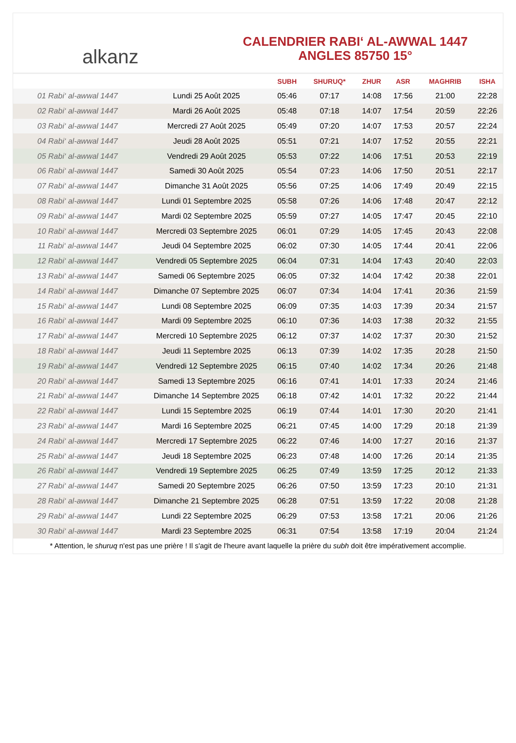alkanz
CALENDRIER RABI‘ AL-AWWAL 1447
ANGLES 85750 15°
| | | SUBH | SHURUQ* | ZHUR | ASR | MAGHRIB | ISHA |
| --- | --- | --- | --- | --- | --- | --- | --- |
| 01 Rabi‘ al-awwal 1447 | Lundi 25 Août 2025 | 05:46 | 07:17 | 14:08 | 17:56 | 21:00 | 22:28 |
| 02 Rabi‘ al-awwal 1447 | Mardi 26 Août 2025 | 05:48 | 07:18 | 14:07 | 17:54 | 20:59 | 22:26 |
| 03 Rabi‘ al-awwal 1447 | Mercredi 27 Août 2025 | 05:49 | 07:20 | 14:07 | 17:53 | 20:57 | 22:24 |
| 04 Rabi‘ al-awwal 1447 | Jeudi 28 Août 2025 | 05:51 | 07:21 | 14:07 | 17:52 | 20:55 | 22:21 |
| 05 Rabi‘ al-awwal 1447 | Vendredi 29 Août 2025 | 05:53 | 07:22 | 14:06 | 17:51 | 20:53 | 22:19 |
| 06 Rabi‘ al-awwal 1447 | Samedi 30 Août 2025 | 05:54 | 07:23 | 14:06 | 17:50 | 20:51 | 22:17 |
| 07 Rabi‘ al-awwal 1447 | Dimanche 31 Août 2025 | 05:56 | 07:25 | 14:06 | 17:49 | 20:49 | 22:15 |
| 08 Rabi‘ al-awwal 1447 | Lundi 01 Septembre 2025 | 05:58 | 07:26 | 14:06 | 17:48 | 20:47 | 22:12 |
| 09 Rabi‘ al-awwal 1447 | Mardi 02 Septembre 2025 | 05:59 | 07:27 | 14:05 | 17:47 | 20:45 | 22:10 |
| 10 Rabi‘ al-awwal 1447 | Mercredi 03 Septembre 2025 | 06:01 | 07:29 | 14:05 | 17:45 | 20:43 | 22:08 |
| 11 Rabi‘ al-awwal 1447 | Jeudi 04 Septembre 2025 | 06:02 | 07:30 | 14:05 | 17:44 | 20:41 | 22:06 |
| 12 Rabi‘ al-awwal 1447 | Vendredi 05 Septembre 2025 | 06:04 | 07:31 | 14:04 | 17:43 | 20:40 | 22:03 |
| 13 Rabi‘ al-awwal 1447 | Samedi 06 Septembre 2025 | 06:05 | 07:32 | 14:04 | 17:42 | 20:38 | 22:01 |
| 14 Rabi‘ al-awwal 1447 | Dimanche 07 Septembre 2025 | 06:07 | 07:34 | 14:04 | 17:41 | 20:36 | 21:59 |
| 15 Rabi‘ al-awwal 1447 | Lundi 08 Septembre 2025 | 06:09 | 07:35 | 14:03 | 17:39 | 20:34 | 21:57 |
| 16 Rabi‘ al-awwal 1447 | Mardi 09 Septembre 2025 | 06:10 | 07:36 | 14:03 | 17:38 | 20:32 | 21:55 |
| 17 Rabi‘ al-awwal 1447 | Mercredi 10 Septembre 2025 | 06:12 | 07:37 | 14:02 | 17:37 | 20:30 | 21:52 |
| 18 Rabi‘ al-awwal 1447 | Jeudi 11 Septembre 2025 | 06:13 | 07:39 | 14:02 | 17:35 | 20:28 | 21:50 |
| 19 Rabi‘ al-awwal 1447 | Vendredi 12 Septembre 2025 | 06:15 | 07:40 | 14:02 | 17:34 | 20:26 | 21:48 |
| 20 Rabi‘ al-awwal 1447 | Samedi 13 Septembre 2025 | 06:16 | 07:41 | 14:01 | 17:33 | 20:24 | 21:46 |
| 21 Rabi‘ al-awwal 1447 | Dimanche 14 Septembre 2025 | 06:18 | 07:42 | 14:01 | 17:32 | 20:22 | 21:44 |
| 22 Rabi‘ al-awwal 1447 | Lundi 15 Septembre 2025 | 06:19 | 07:44 | 14:01 | 17:30 | 20:20 | 21:41 |
| 23 Rabi‘ al-awwal 1447 | Mardi 16 Septembre 2025 | 06:21 | 07:45 | 14:00 | 17:29 | 20:18 | 21:39 |
| 24 Rabi‘ al-awwal 1447 | Mercredi 17 Septembre 2025 | 06:22 | 07:46 | 14:00 | 17:27 | 20:16 | 21:37 |
| 25 Rabi‘ al-awwal 1447 | Jeudi 18 Septembre 2025 | 06:23 | 07:48 | 14:00 | 17:26 | 20:14 | 21:35 |
| 26 Rabi‘ al-awwal 1447 | Vendredi 19 Septembre 2025 | 06:25 | 07:49 | 13:59 | 17:25 | 20:12 | 21:33 |
| 27 Rabi‘ al-awwal 1447 | Samedi 20 Septembre 2025 | 06:26 | 07:50 | 13:59 | 17:23 | 20:10 | 21:31 |
| 28 Rabi‘ al-awwal 1447 | Dimanche 21 Septembre 2025 | 06:28 | 07:51 | 13:59 | 17:22 | 20:08 | 21:28 |
| 29 Rabi‘ al-awwal 1447 | Lundi 22 Septembre 2025 | 06:29 | 07:53 | 13:58 | 17:21 | 20:06 | 21:26 |
| 30 Rabi‘ al-awwal 1447 | Mardi 23 Septembre 2025 | 06:31 | 07:54 | 13:58 | 17:19 | 20:04 | 21:24 |
* Attention, le shuruq n'est pas une prière ! Il s'agit de l'heure avant laquelle la prière du subh doit être impérativement accomplie.